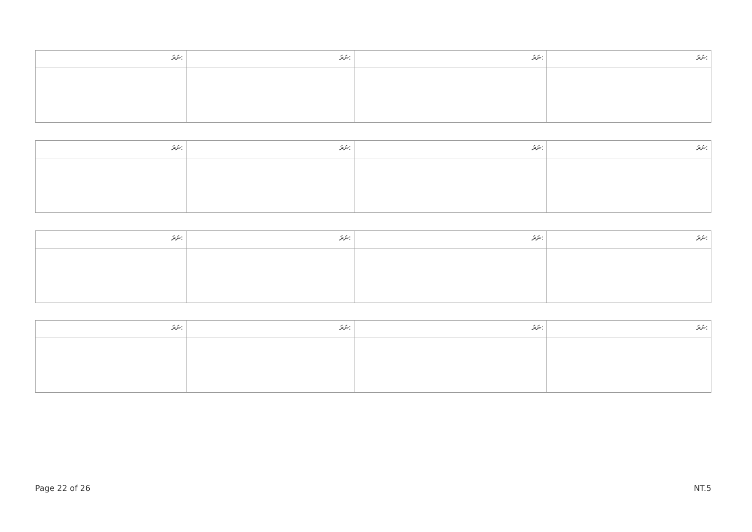| ނަރަ: | ނަރަ: | ނަރަ: | ނަރަ: |
| --- | --- | --- | --- |
| ނަރަ: | ނަރަ: | ނަރަ: | ނަރަ: |
| --- | --- | --- | --- |
| ނަރަ: | ނަރަ: | ނަރަ: | ނަރަ: |
| --- | --- | --- | --- |
| ނަރަ: | ނަރަ: | ނަރަ: | ނަރަ: |
| --- | --- | --- | --- |
Page 22 of 26 NT.5